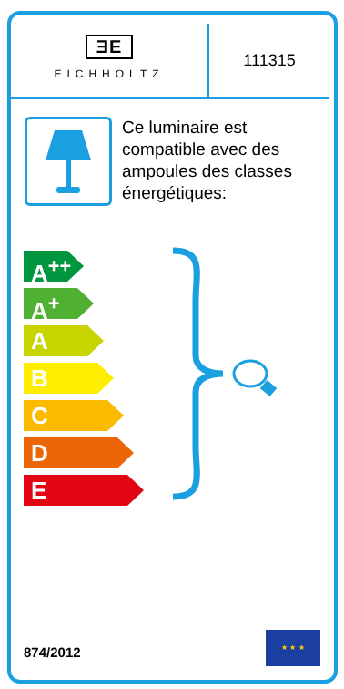ƎE
EICHHOLTZ
111315
Ce luminaire est compatible avec des ampoules des classes énergétiques:
A<sup>++</sup>
A<sup>+</sup>
A
B
C
D
E
874/2012
★ ★ ★